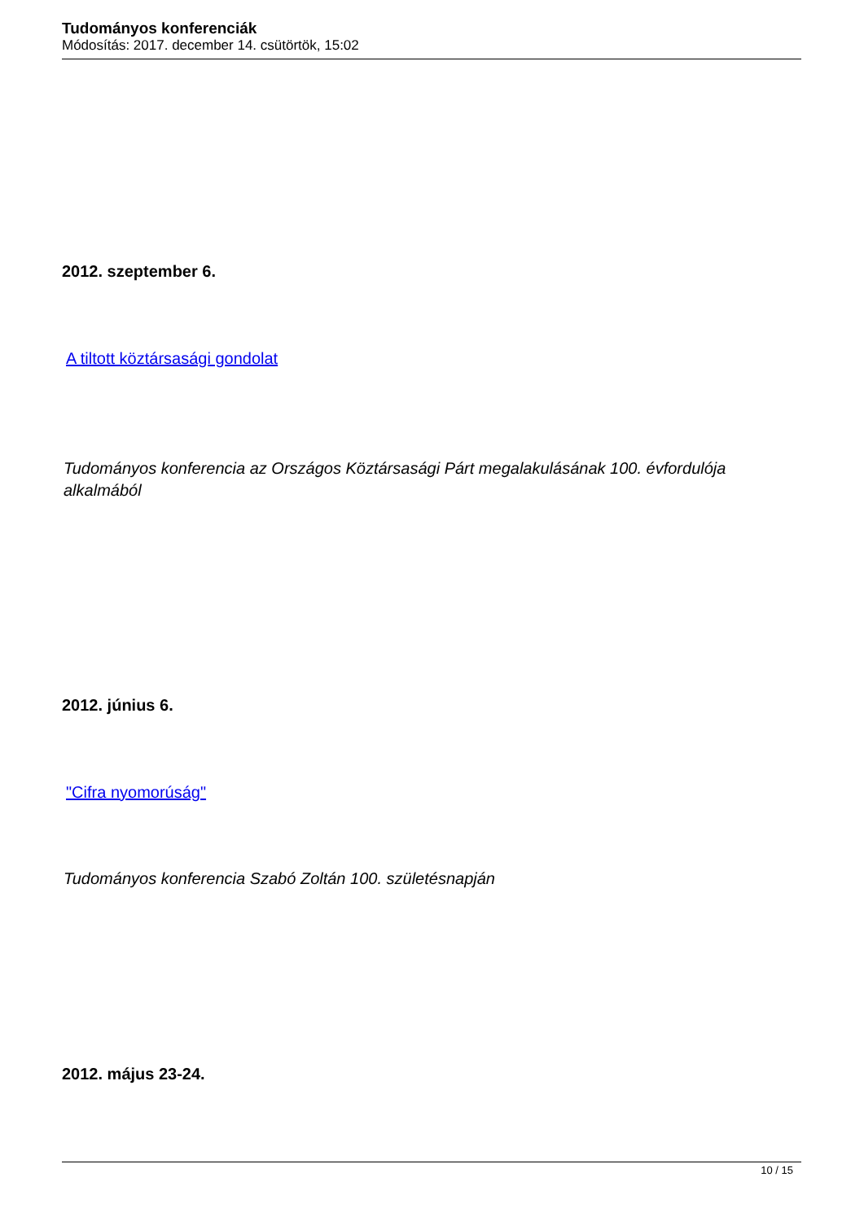Tudományos konferenciák
Módosítás: 2017. december 14. csütörtök, 15:02
2012. szeptember 6.
A tiltott köztársasági gondolat
Tudományos konferencia az Országos Köztársasági Párt megalakulásának 100. évfordulója alkalmából
2012. június 6.
"Cifra nyomorúság"
Tudományos konferencia Szabó Zoltán 100. születésnapján
2012. május 23-24.
10 / 15